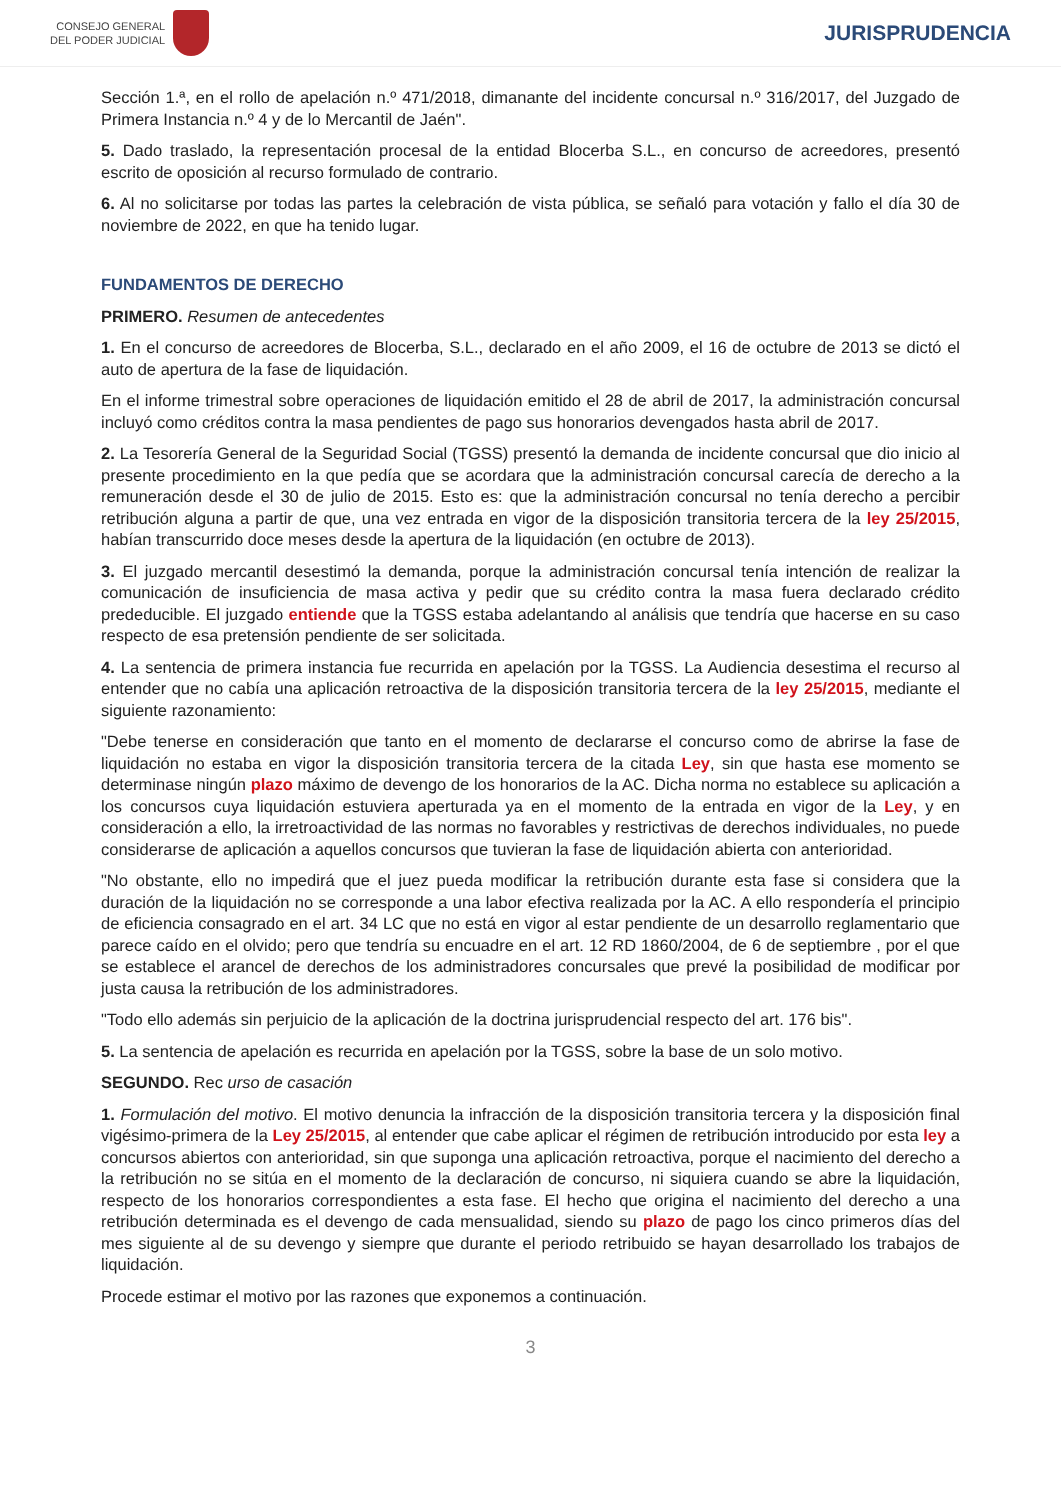CONSEJO GENERAL
DEL PODER JUDICIAL
JURISPRUDENCIA
Sección 1.ª, en el rollo de apelación n.º 471/2018, dimanante del incidente concursal n.º 316/2017, del Juzgado de Primera Instancia n.º 4 y de lo Mercantil de Jaén".
5. Dado traslado, la representación procesal de la entidad Blocerba S.L., en concurso de acreedores, presentó escrito de oposición al recurso formulado de contrario.
6. Al no solicitarse por todas las partes la celebración de vista pública, se señaló para votación y fallo el día 30 de noviembre de 2022, en que ha tenido lugar.
FUNDAMENTOS DE DERECHO
PRIMERO. Resumen de antecedentes
1. En el concurso de acreedores de Blocerba, S.L., declarado en el año 2009, el 16 de octubre de 2013 se dictó el auto de apertura de la fase de liquidación.
En el informe trimestral sobre operaciones de liquidación emitido el 28 de abril de 2017, la administración concursal incluyó como créditos contra la masa pendientes de pago sus honorarios devengados hasta abril de 2017.
2. La Tesorería General de la Seguridad Social (TGSS) presentó la demanda de incidente concursal que dio inicio al presente procedimiento en la que pedía que se acordara que la administración concursal carecía de derecho a la remuneración desde el 30 de julio de 2015. Esto es: que la administración concursal no tenía derecho a percibir retribución alguna a partir de que, una vez entrada en vigor de la disposición transitoria tercera de la ley 25/2015, habían transcurrido doce meses desde la apertura de la liquidación (en octubre de 2013).
3. El juzgado mercantil desestimó la demanda, porque la administración concursal tenía intención de realizar la comunicación de insuficiencia de masa activa y pedir que su crédito contra la masa fuera declarado crédito prededucible. El juzgado entiende que la TGSS estaba adelantando al análisis que tendría que hacerse en su caso respecto de esa pretensión pendiente de ser solicitada.
4. La sentencia de primera instancia fue recurrida en apelación por la TGSS. La Audiencia desestima el recurso al entender que no cabía una aplicación retroactiva de la disposición transitoria tercera de la ley 25/2015, mediante el siguiente razonamiento:
"Debe tenerse en consideración que tanto en el momento de declararse el concurso como de abrirse la fase de liquidación no estaba en vigor la disposición transitoria tercera de la citada Ley, sin que hasta ese momento se determinase ningún plazo máximo de devengo de los honorarios de la AC. Dicha norma no establece su aplicación a los concursos cuya liquidación estuviera aperturada ya en el momento de la entrada en vigor de la Ley, y en consideración a ello, la irretroactividad de las normas no favorables y restrictivas de derechos individuales, no puede considerarse de aplicación a aquellos concursos que tuvieran la fase de liquidación abierta con anterioridad.
"No obstante, ello no impedirá que el juez pueda modificar la retribución durante esta fase si considera que la duración de la liquidación no se corresponde a una labor efectiva realizada por la AC. A ello respondería el principio de eficiencia consagrado en el art. 34 LC que no está en vigor al estar pendiente de un desarrollo reglamentario que parece caído en el olvido; pero que tendría su encuadre en el art. 12 RD 1860/2004, de 6 de septiembre , por el que se establece el arancel de derechos de los administradores concursales que prevé la posibilidad de modificar por justa causa la retribución de los administradores.
"Todo ello además sin perjuicio de la aplicación de la doctrina jurisprudencial respecto del art. 176 bis".
5. La sentencia de apelación es recurrida en apelación por la TGSS, sobre la base de un solo motivo.
SEGUNDO. Rec urso de casación
1. Formulación del motivo. El motivo denuncia la infracción de la disposición transitoria tercera y la disposición final vigésimo-primera de la Ley 25/2015, al entender que cabe aplicar el régimen de retribución introducido por esta ley a concursos abiertos con anterioridad, sin que suponga una aplicación retroactiva, porque el nacimiento del derecho a la retribución no se sitúa en el momento de la declaración de concurso, ni siquiera cuando se abre la liquidación, respecto de los honorarios correspondientes a esta fase. El hecho que origina el nacimiento del derecho a una retribución determinada es el devengo de cada mensualidad, siendo su plazo de pago los cinco primeros días del mes siguiente al de su devengo y siempre que durante el periodo retribuido se hayan desarrollado los trabajos de liquidación.
Procede estimar el motivo por las razones que exponemos a continuación.
3